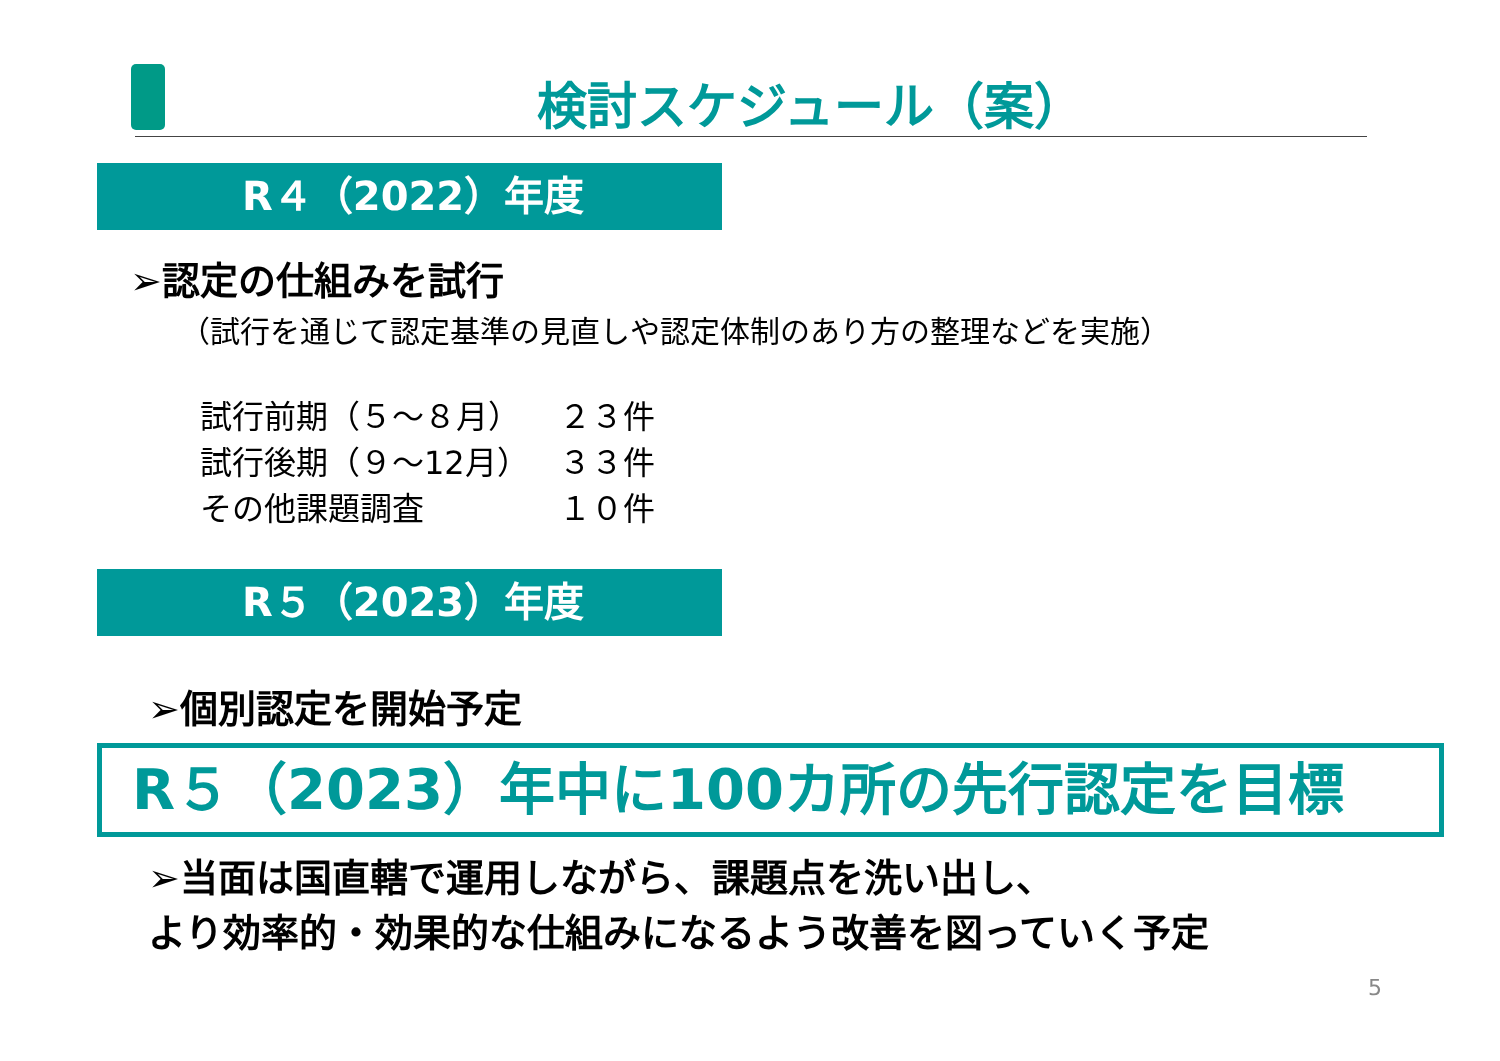検討スケジュール（案）
R４（2022）年度
➢認定の仕組みを試行
（試行を通じて認定基準の見直しや認定体制のあり方の整理などを実施）
| 試行前期（５～８月） | ２３件 |
| 試行後期（９～12月） | ３３件 |
| その他課題調査 | １０件 |
R５（2023）年度
➢個別認定を開始予定
R５（2023）年中に100カ所の先行認定を目標
➢当面は国直轄で運用しながら、課題点を洗い出し、
より効率的・効果的な仕組みになるよう改善を図っていく予定
5